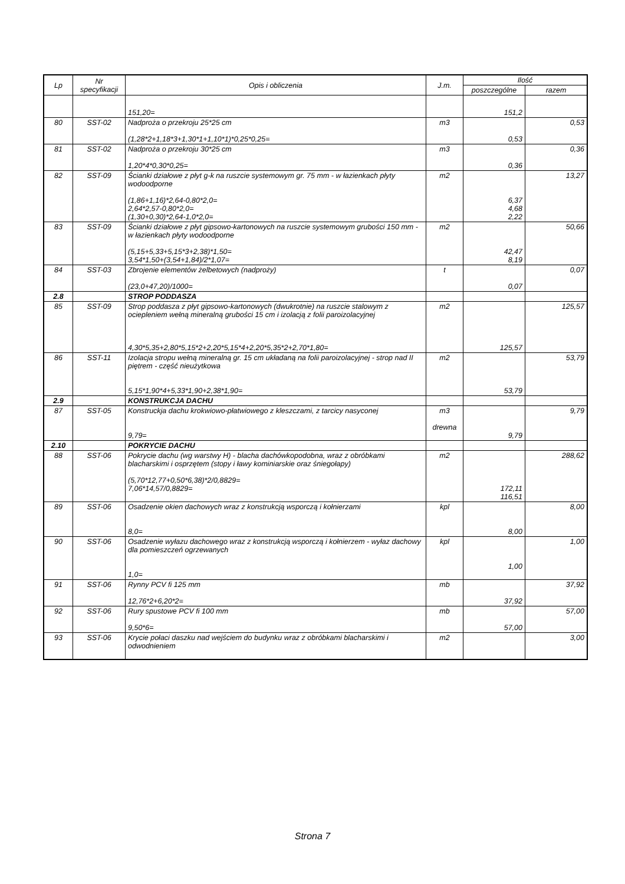| Lp | Nr specyfikacji | Opis i obliczenia | J.m. | Ilość | |
| --- | --- | --- | --- | --- | --- |
| | | | | poszczególne | razem |
| | | 151,20= | | 151,2 | |
| 80 | SST-02 | Nadproża o przekroju 25*25 cm (1,28*2+1,18*3+1,30*1+1,10*1)*0,25*0,25= | m3 | 0,53 | 0,53 |
| 81 | SST-02 | Nadproża o przekroju 30*25 cm 1,20*4*0,30*0,25= | m3 | 0,36 | 0,36 |
| 82 | SST-09 | Ścianki działowe z płyt g-k na ruszcie systemowym gr. 75 mm - w łazienkach płyty wodoodporne (1,86+1,16)*2,64-0,80*2,0= 2,64*2,57-0,80*2,0= (1,30+0,30)*2,64-1,0*2,0= | m2 | 6,37 4,68 2,22 | 13,27 |
| 83 | SST-09 | Ścianki działowe z płyt gipsowo-kartonowych na ruszcie systemowym grubości 150 mm - w łazienkach płyty wodoodporne (5,15+5,33+5,15*3+2,38)*1,50= 3,54*1,50+(3,54+1,84)/2*1,07= | m2 | 42,47 8,19 | 50,66 |
| 84 | SST-03 | Zbrojenie elementów żelbetowych (nadproży) (23,0+47,20)/1000= | t | 0,07 | 0,07 |
| 2.8 | | STROP PODDASZA | | | |
| 85 | SST-09 | Strop poddasza z płyt gipsowo-kartonowych (dwukrotnie) na ruszcie stalowym z ociepleniem wełną mineralną grubości 15 cm i izolacją z folii paroizolacyjnej 4,30*5,35+2,80*5,15*2+2,20*5,15*4+2,20*5,35*2+2,70*1,80= | m2 | 125,57 | 125,57 |
| 86 | SST-11 | Izolacja stropu wełną mineralną gr. 15 cm układaną na folii paroizolacyjnej - strop nad II piętrem - część nieużytkowa 5,15*1,90*4+5,33*1,90+2,38*1,90= | m2 | 53,79 | 53,79 |
| 2.9 | | KONSTRUKCJA DACHU | | | |
| 87 | SST-05 | Konstruckja dachu krokwiowo-płatwiowego z kleszczami, z tarcicy nasyconej 9,79= | m3 drewna | 9,79 | 9,79 |
| 2.10 | | POKRYCIE DACHU | | | |
| 88 | SST-06 | Pokrycie dachu (wg warstwy H) - blacha dachówkopodobna, wraz z obróbkami blacharskimi i osprzętem (stopy i ławy kominiarskie oraz śniegołapy) (5,70*12,77+0,50*6,38)*2/0,8829= 7,06*14,57/0,8829= | m2 | 172,11 116,51 | 288,62 |
| 89 | SST-06 | Osadzenie okien dachowych wraz z konstrukcją wsporczą i kołnierzami 8,0= | kpl | 8,00 | 8,00 |
| 90 | SST-06 | Osadzenie wyłazu dachowego wraz z konstrukcją wsporczą i kołnierzem - wyłaz dachowy dla pomieszczeń ogrzewanych 1,0= | kpl | 1,00 | 1,00 |
| 91 | SST-06 | Rynny PCV fi 125 mm 12,76*2+6,20*2= | mb | 37,92 | 37,92 |
| 92 | SST-06 | Rury spustowe PCV fi 100 mm 9,50*6= | mb | 57,00 | 57,00 |
| 93 | SST-06 | Krycie połaci daszku nad wejściem do budynku wraz z obróbkami blacharskimi i odwodnieniem | m2 | | 3,00 |
Strona 7